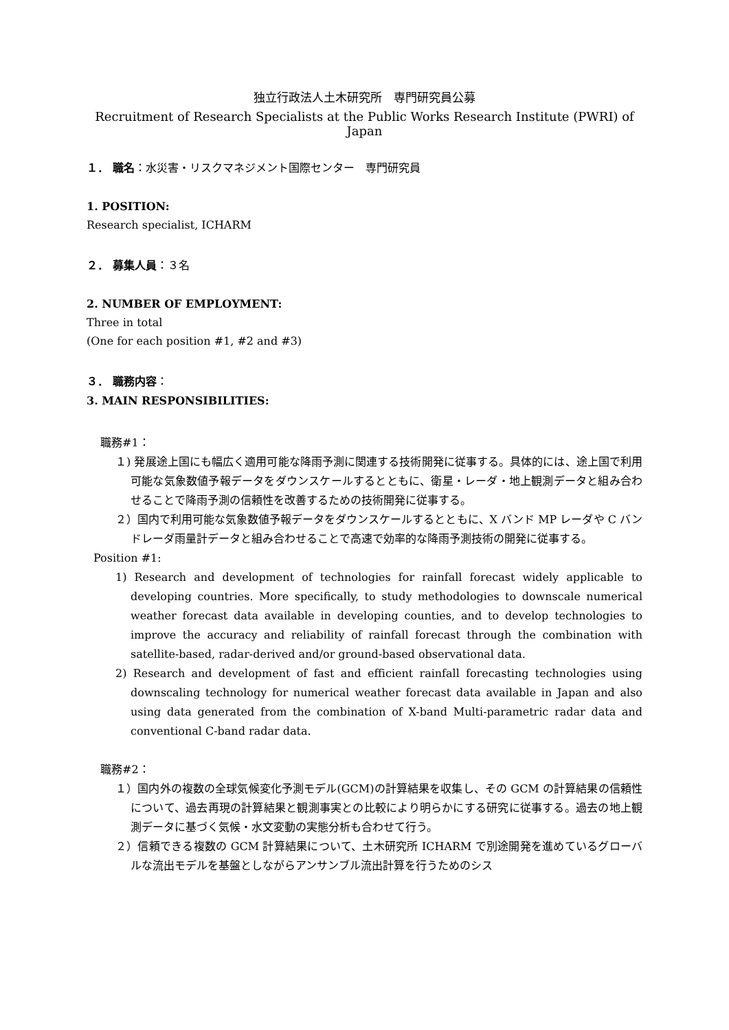独立行政法人土木研究所　専門研究員公募
Recruitment of Research Specialists at the Public Works Research Institute (PWRI) of Japan
１． 職名：水災害・リスクマネジメント国際センター　専門研究員
1. POSITION:
Research specialist, ICHARM
２． 募集人員：３名
2. NUMBER OF EMPLOYMENT:
Three in total
(One for each position #1, #2 and #3)
３． 職務内容：
3. MAIN RESPONSIBILITIES:
職務#1：
１) 発展途上国にも幅広く適用可能な降雨予測に関連する技術開発に従事する。具体的には、途上国で利用可能な気象数値予報データをダウンスケールするとともに、衛星・レーダ・地上観測データと組み合わせることで降雨予測の信頼性を改善するための技術開発に従事する。
２）国内で利用可能な気象数値予報データをダウンスケールするとともに、X バンド MP レーダや C バンドレーダ雨量計データと組み合わせることで高速で効率的な降雨予測技術の開発に従事する。
Position #1:
1) Research and development of technologies for rainfall forecast widely applicable to developing countries. More specifically, to study methodologies to downscale numerical weather forecast data available in developing counties, and to develop technologies to improve the accuracy and reliability of rainfall forecast through the combination with satellite-based, radar-derived and/or ground-based observational data.
2) Research and development of fast and efficient rainfall forecasting technologies using downscaling technology for numerical weather forecast data available in Japan and also using data generated from the combination of X-band Multi-parametric radar data and conventional C-band radar data.
職務#2：
１）国内外の複数の全球気候変化予測モデル(GCM)の計算結果を収集し、その GCM の計算結果の信頼性について、過去再現の計算結果と観測事実との比較により明らかにする研究に従事する。過去の地上観測データに基づく気候・水文変動の実態分析も合わせて行う。
２）信頼できる複数の GCM 計算結果について、土木研究所 ICHARM で別途開発を進めているグローバルな流出モデルを基盤としながらアンサンブル流出計算を行うためのシス